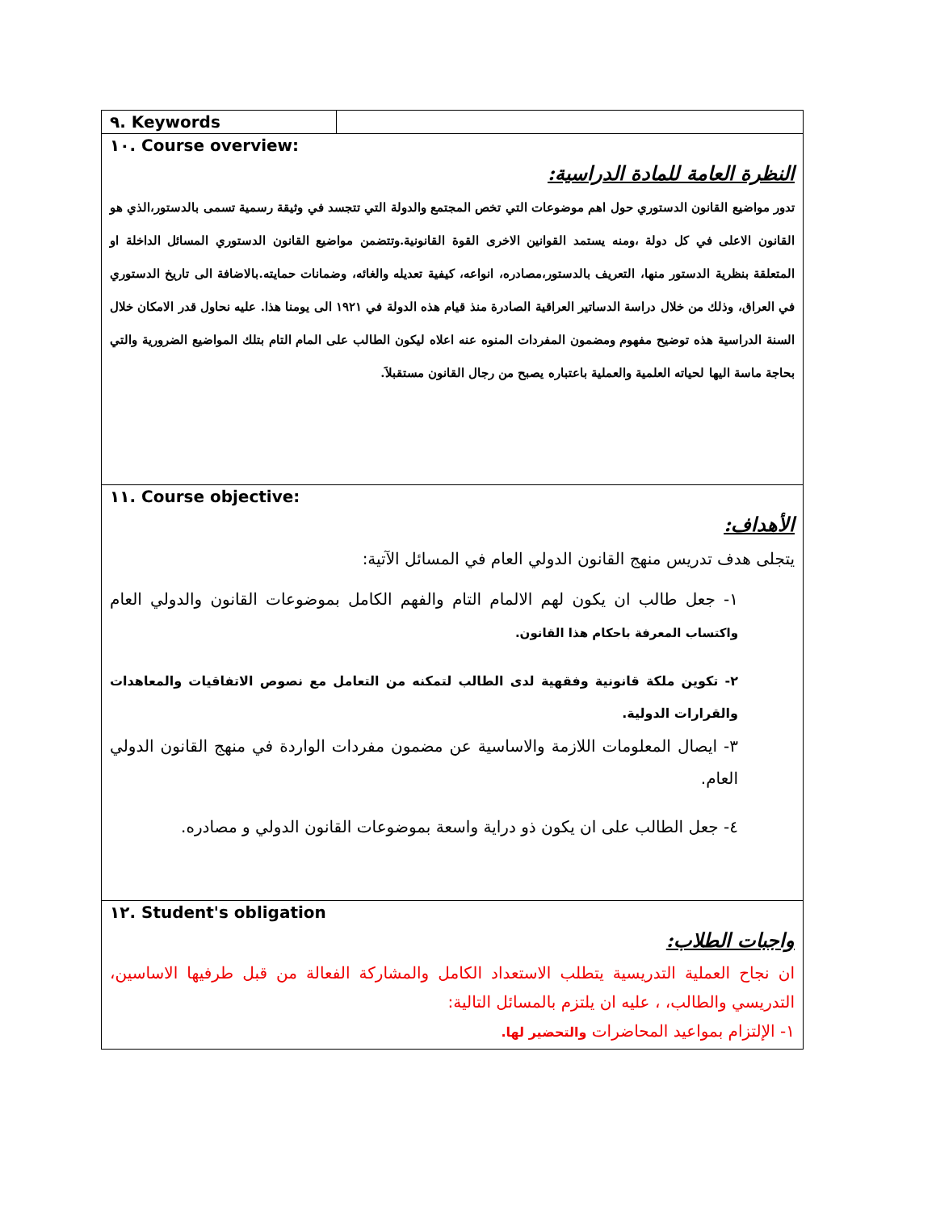| ٩. Keywords | |
| ١٠. Course overview: النظرة العامة للمادة الدراسية: تدور مواضيع القانون الدستوري حول اهم موضوعات التي تخص المجتمع والدولة التي تتجسد في وثيقة رسمية تسمى بالدستور،الذي هو القانون الاعلى في كل دولة ،ومنه يستمد القوانين الاخرى القوة القانونية.وتتضمن مواضيع القانون الدستوري المسائل الداخلة او المتعلقة بنظرية الدستور منها، التعريف بالدستور،مصادره، انواعه، كيفية تعديله والغائه، وضمانات حمايته.بالاضافة الى تاريخ الدستوري في العراق، وذلك من خلال دراسة الدساتير العراقية الصادرة منذ قيام هذه الدولة في ١٩٢١ الى يومنا هذا. عليه نحاول قدر الامكان خلال السنة الدراسية هذه توضيح مفهوم ومضمون المفردات المنوه عنه اعلاه ليكون الطالب على المام التام بتلك المواضيع الضرورية والتي بحاجة ماسة اليها لحياته العلمية والعملية باعتباره يصبح من رجال القانون مستقبلاَ. | |
| ١١. Course objective: الأهداف: يتجلى هدف تدريس منهج القانون الدولي العام في المسائل الآتية: ١- جعل طالب ان يكون لهم الالمام التام والفهم الكامل بموضوعات القانون والدولي العام واكتساب المعرفة باحكام هذا القانون. ٢- تكوين ملكة قانونية وفقهية لدى الطالب لتمكنه من التعامل مع نصوص الاتفاقيات والمعاهدات والقرارات الدولية. ٣- ايصال المعلومات اللازمة والاساسية عن مضمون مفردات الواردة في منهج القانون الدولي العام. ٤- جعل الطالب على ان يكون ذو دراية واسعة بموضوعات القانون الدولي و مصادره. | |
| ١٢. Student's obligation واجبات الطلاب: ان نجاح العملية التدريسية يتطلب الاستعداد الكامل والمشاركة الفعالة من قبل طرفيها الاساسين، التدريسي والطالب، ، عليه ان يلتزم بالمسائل التالية: ١- الإلتزام بمواعيد المحاضرات والتحضير لها. | |